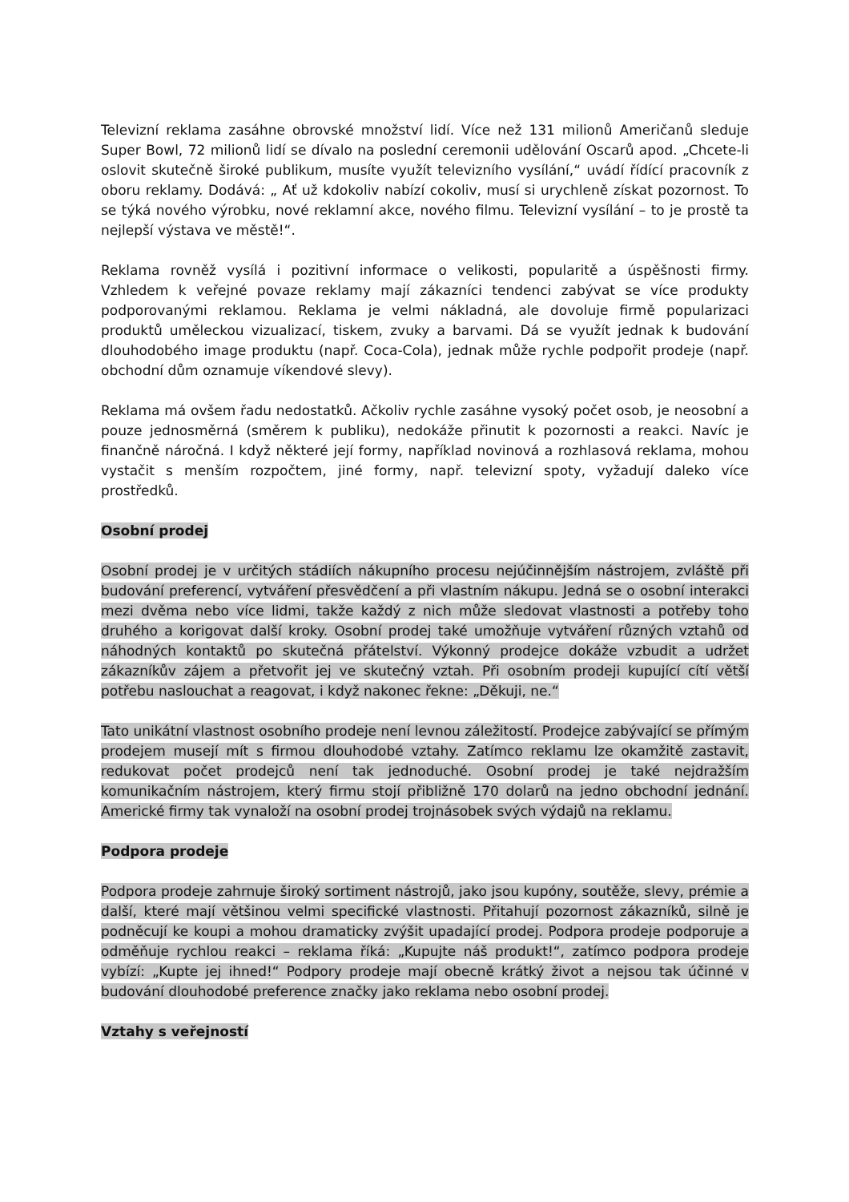Televizní reklama zasáhne obrovské množství lidí. Více než 131 milionů Američanů sleduje Super Bowl, 72 milionů lidí se dívalo na poslední ceremonii udělování Oscarů apod. „Chcete-li oslovit skutečně široké publikum, musíte využít televizního vysílání,“ uvádí řídící pracovník z oboru reklamy. Dodává: „ Ať už kdokoliv nabízí cokoliv, musí si urychleně získat pozornost. To se týká nového výrobku, nové reklamní akce, nového filmu. Televizní vysílání – to je prostě ta nejlepší výstava ve městě!“.
Reklama rovněž vysílá i pozitivní informace o velikosti, popularitě a úspěšnosti firmy. Vzhledem k veřejné povaze reklamy mají zákazníci tendenci zabývat se více produkty podporovanými reklamou. Reklama je velmi nákladná, ale dovoluje firmě popularizaci produktů uměleckou vizualizací, tiskem, zvuky a barvami. Dá se využít jednak k budování dlouhodobého image produktu (např. Coca-Cola), jednak může rychle podpořit prodeje (např. obchodní dům oznamuje víkendové slevy).
Reklama má ovšem řadu nedostatků. Ačkoliv rychle zasáhne vysoký počet osob, je neosobní a pouze jednosměrná (směrem k publiku), nedokáže přinutit k pozornosti a reakci. Navíc je finančně náročná. I když některé její formy, například novinová a rozhlasová reklama, mohou vystačit s menším rozpočtem, jiné formy, např. televizní spoty, vyžadují daleko více prostředků.
Osobní prodej
Osobní prodej je v určitých stádiích nákupního procesu nejúčinnějším nástrojem, zvláště při budování preferencí, vytváření přesvědčení a při vlastním nákupu. Jedná se o osobní interakci mezi dvěma nebo více lidmi, takže každý z nich může sledovat vlastnosti a potřeby toho druhého a korigovat další kroky. Osobní prodej také umožňuje vytváření různých vztahů od náhodných kontaktů po skutečná přátelství. Výkonný prodejce dokáže vzbudit a udržet zákazníkův zájem a přetvořit jej ve skutečný vztah. Při osobním prodeji kupující cítí větší potřebu naslouchat a reagovat, i když nakonec řekne: „Děkuji, ne.“
Tato unikátní vlastnost osobního prodeje není levnou záležitostí. Prodejce zabývající se přímým prodejem musejí mít s firmou dlouhodobé vztahy. Zatímco reklamu lze okamžitě zastavit, redukovat počet prodejců není tak jednoduché. Osobní prodej je také nejdražším komunikačním nástrojem, který firmu stojí přibližně 170 dolarů na jedno obchodní jednání. Americké firmy tak vynaloží na osobní prodej trojnásobek svých výdajů na reklamu.
Podpora prodeje
Podpora prodeje zahrnuje široký sortiment nástrojů, jako jsou kupóny, soutěže, slevy, prémie a další, které mají většinou velmi specifické vlastnosti. Přitahují pozornost zákazníků, silně je podněcují ke koupi a mohou dramaticky zvýšit upadající prodej. Podpora prodeje podporuje a odměňuje rychlou reakci – reklama říká: „Kupujte náš produkt!“, zatímco podpora prodeje vybízí: „Kupte jej ihned!“ Podpory prodeje mají obecně krátký život a nejsou tak účinné v budování dlouhodobé preference značky jako reklama nebo osobní prodej.
Vztahy s veřejností